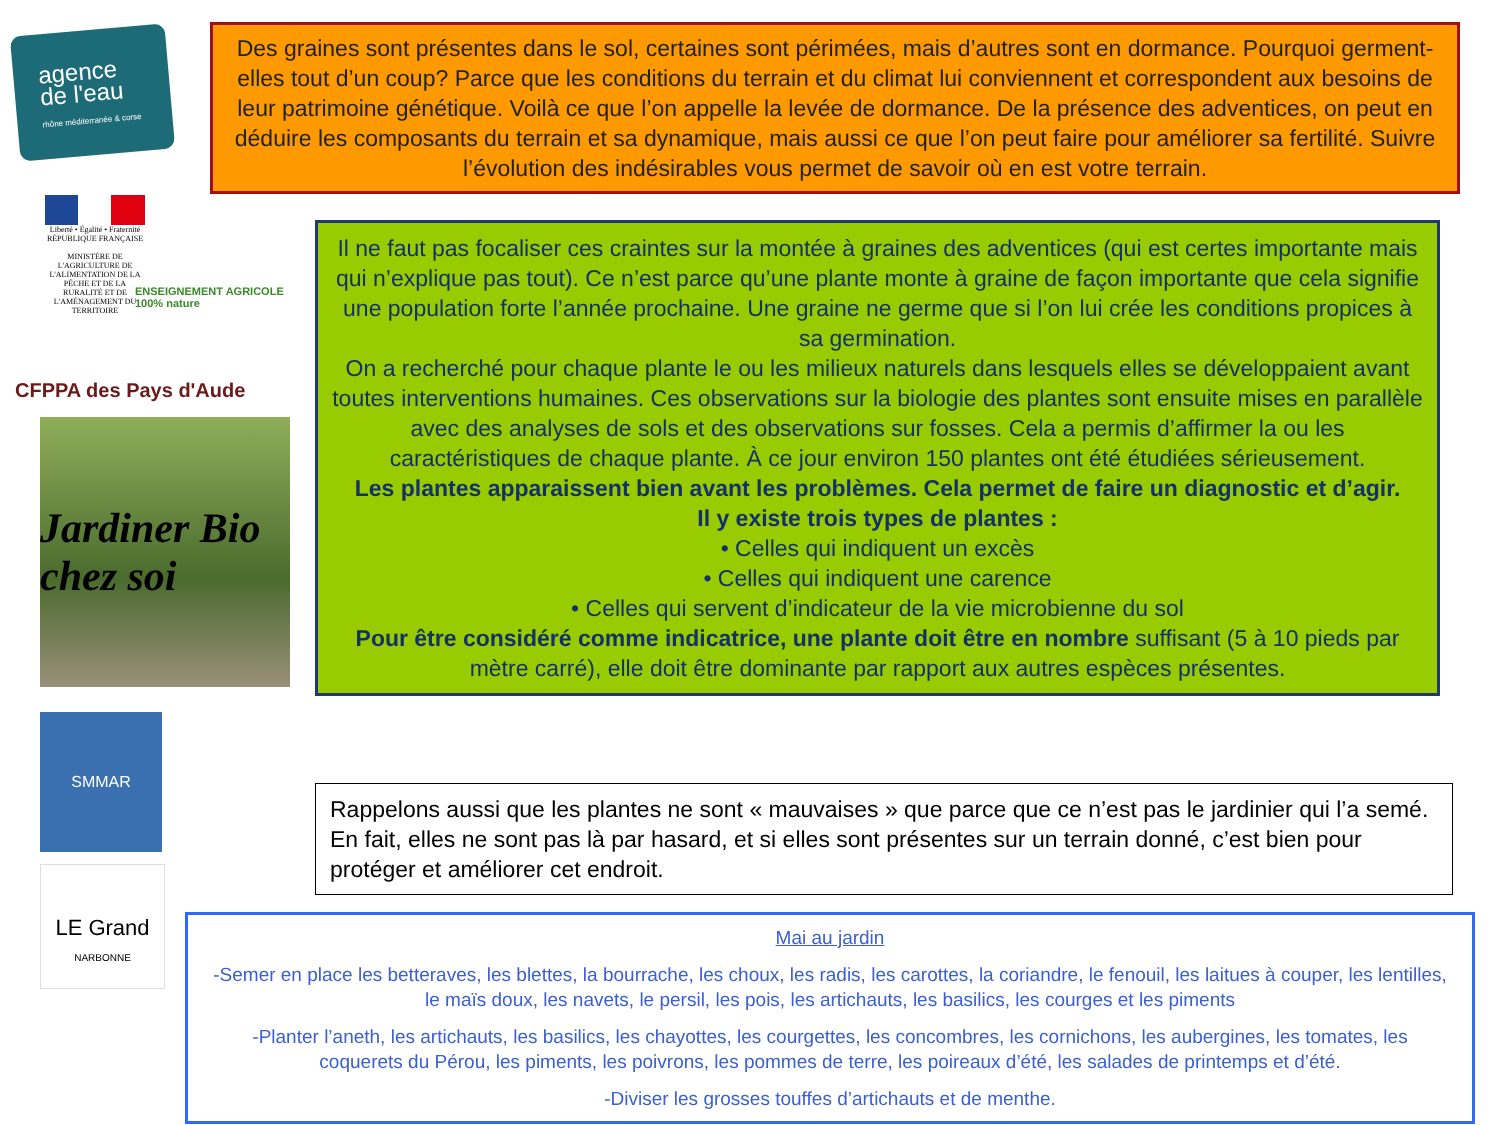agence
de l'eau
rhône méditerranée & corse
Liberté • Égalité • Fraternité
RÉPUBLIQUE FRANÇAISE
MINISTÈRE DE L'AGRICULTURE DE L'ALIMENTATION DE LA PÊCHE ET DE LA RURALITÉ ET DE L'AMÉNAGEMENT DU TERRITOIRE
ENSEIGNEMENT AGRICOLE 100% nature
CFPPA des Pays d'Aude
Jardiner Bio chez soi
SMMAR
LE Grand
NARBONNE
Des graines sont présentes dans le sol, certaines sont périmées, mais d’autres sont en dormance. Pourquoi germent-elles tout d’un coup? Parce que les conditions du terrain et du climat lui conviennent et correspondent aux besoins de leur patrimoine génétique. Voilà ce que l’on appelle la levée de dormance. De la présence des adventices, on peut en déduire les composants du terrain et sa dynamique, mais aussi ce que l’on peut faire pour améliorer sa fertilité. Suivre l’évolution des indésirables vous permet de savoir où en est votre terrain.
Il ne faut pas focaliser ces craintes sur la montée à graines des adventices (qui est certes importante mais qui n’explique pas tout). Ce n’est parce qu’une plante monte à graine de façon importante que cela signifie une population forte l’année prochaine. Une graine ne germe que si l’on lui crée les conditions propices à sa germination.
On a recherché pour chaque plante le ou les milieux naturels dans lesquels elles se développaient avant toutes interventions humaines. Ces observations sur la biologie des plantes sont ensuite mises en parallèle avec des analyses de sols et des observations sur fosses. Cela a permis d’affirmer la ou les caractéristiques de chaque plante. À ce jour environ 150 plantes ont été étudiées sérieusement.
Les plantes apparaissent bien avant les problèmes. Cela permet de faire un diagnostic et d’agir.
Il y existe trois types de plantes :
• Celles qui indiquent un excès
• Celles qui indiquent une carence
• Celles qui servent d’indicateur de la vie microbienne du sol
Pour être considéré comme indicatrice, une plante doit être en nombre suffisant (5 à 10 pieds par mètre carré), elle doit être dominante par rapport aux autres espèces présentes.
Rappelons aussi que les plantes ne sont « mauvaises » que parce que ce n’est pas le jardinier qui l’a semé. En fait, elles ne sont pas là par hasard, et si elles sont présentes sur un terrain donné, c’est bien pour protéger et améliorer cet endroit.
Mai au jardin
-Semer en place les betteraves, les blettes, la bourrache, les choux, les radis, les carottes, la coriandre, le fenouil, les laitues à couper, les lentilles, le maïs doux, les navets, le persil, les pois, les artichauts, les basilics, les courges et les piments
-Planter l’aneth, les artichauts, les basilics, les chayottes, les courgettes, les concombres, les cornichons, les aubergines, les tomates, les coquerets du Pérou, les piments, les poivrons, les pommes de terre, les poireaux d’été, les salades de printemps et d’été.
-Diviser les grosses touffes d’artichauts et de menthe.